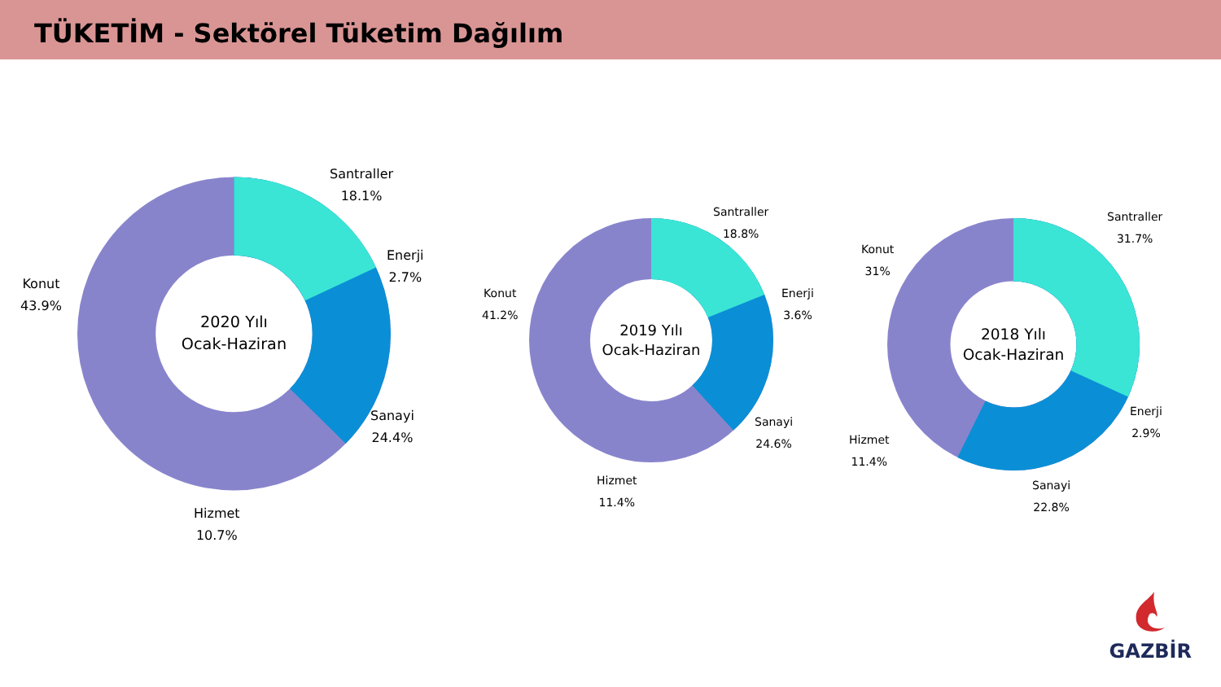TÜKETİM - Sektörel Tüketim Dağılım
2020 Yılı
Ocak-Haziran
Santraller
18.1%
Enerji
2.7%
Konut
43.9%
Sanayi
24.4%
Hizmet
10.7%
2019 Yılı
Ocak-Haziran
Santraller
18.8%
Enerji
3.6%
Konut
41.2%
Sanayi
24.6%
Hizmet
11.4%
2018 Yılı
Ocak-Haziran
Santraller
31.7%
Konut
31%
Enerji
2.9%
Hizmet
11.4%
Sanayi
22.8%
GAZBİR